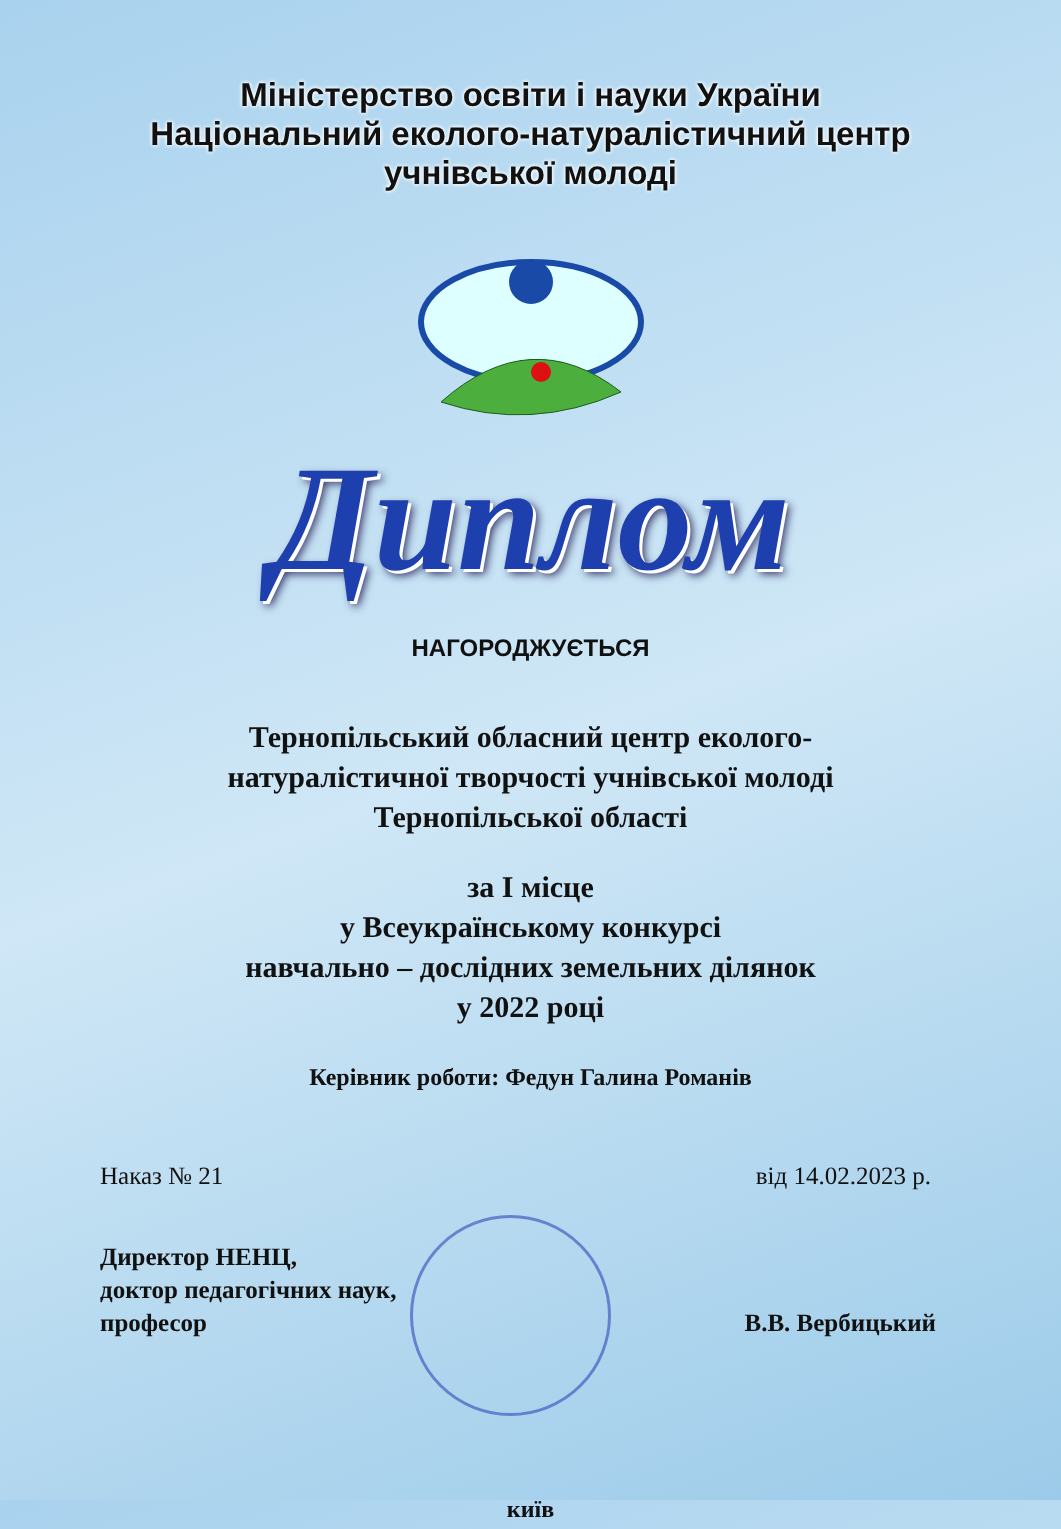Міністерство освіти і науки України
Національний еколого-натуралістичний центр
учнівської молоді
Диплом
НАГОРОДЖУЄТЬСЯ
Тернопільський обласний центр еколого-
натуралістичної творчості учнівської молоді
Тернопільської області
за І місце
у Всеукраїнському конкурсі
навчально – дослідних земельних ділянок
у 2022 році
Керівник роботи: Федун Галина Романів
Наказ № 21 від 14.02.2023 р.
Директор НЕНЦ,
доктор педагогічних наук,
професор
В.В. Вербицький
київ